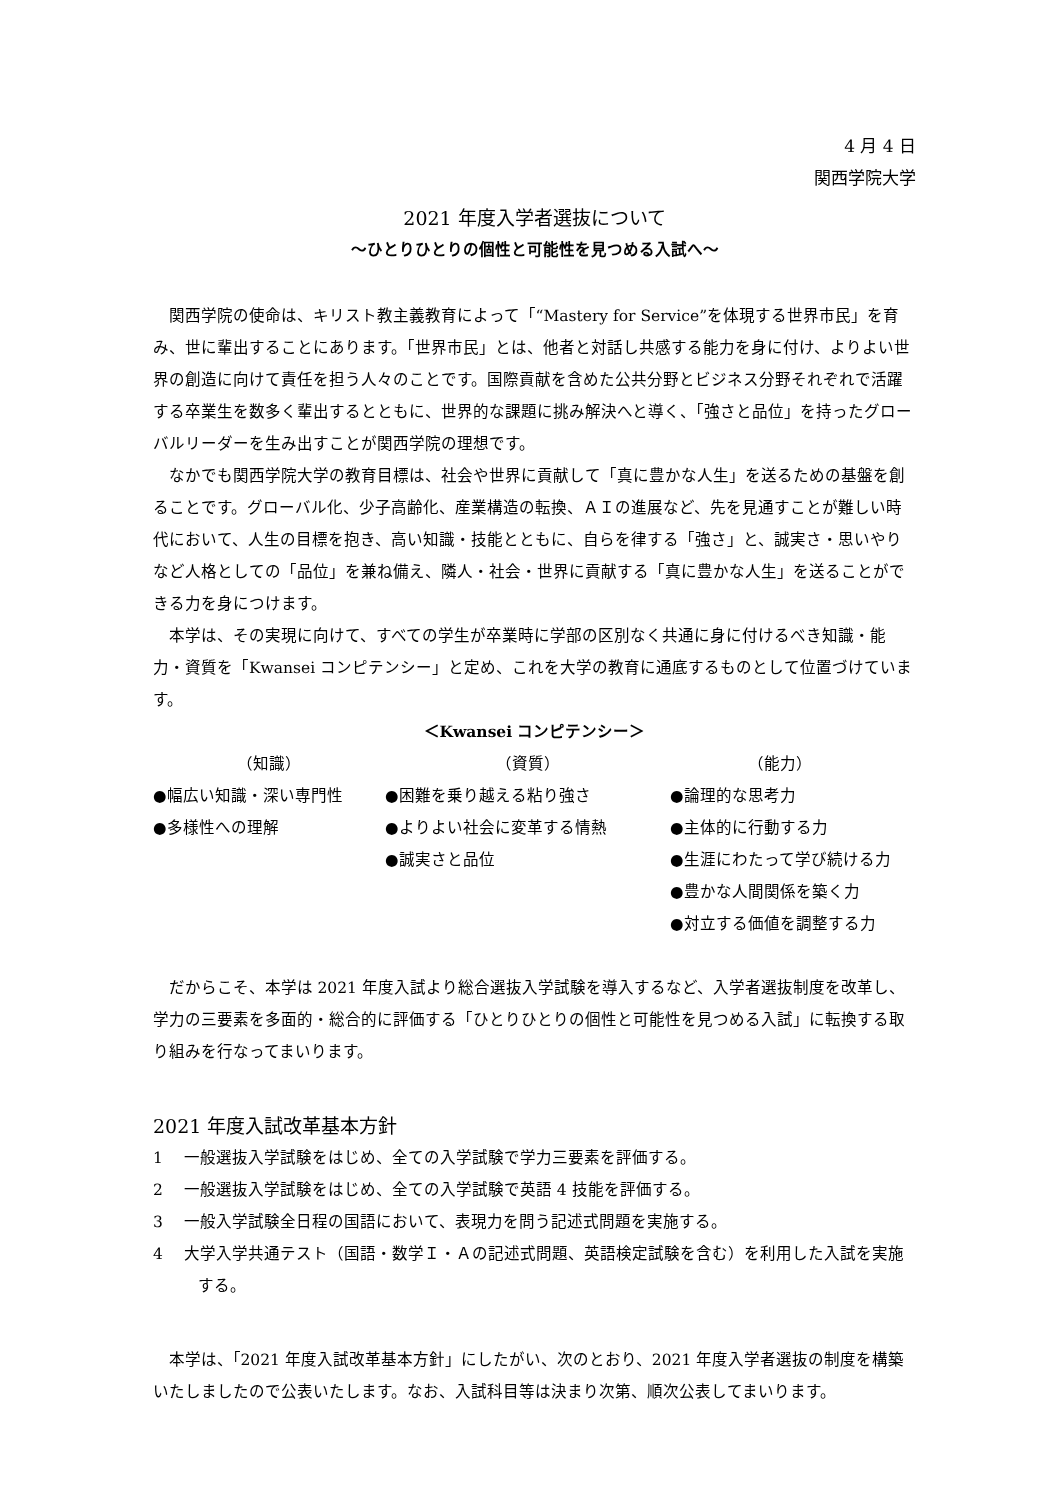4 月 4 日
関西学院大学
2021 年度入学者選抜について
～ひとりひとりの個性と可能性を見つめる入試へ～
関西学院の使命は、キリスト教主義教育によって「“Mastery for Service”を体現する世界市民」を育み、世に輩出することにあります。「世界市民」とは、他者と対話し共感する能力を身に付け、よりよい世界の創造に向けて責任を担う人々のことです。国際貢献を含めた公共分野とビジネス分野それぞれで活躍する卒業生を数多く輩出するとともに、世界的な課題に挑み解決へと導く、「強さと品位」を持ったグローバルリーダーを生み出すことが関西学院の理想です。
なかでも関西学院大学の教育目標は、社会や世界に貢献して「真に豊かな人生」を送るための基盤を創ることです。グローバル化、少子高齢化、産業構造の転換、ＡＩの進展など、先を見通すことが難しい時代において、人生の目標を抱き、高い知識・技能とともに、自らを律する「強さ」と、誠実さ・思いやりなど人格としての「品位」を兼ね備え、隣人・社会・世界に貢献する「真に豊かな人生」を送ることができる力を身につけます。
本学は、その実現に向けて、すべての学生が卒業時に学部の区別なく共通に身に付けるべき知識・能力・資質を「Kwansei コンピテンシー」と定め、これを大学の教育に通底するものとして位置づけています。
＜Kwansei コンピテンシー＞
（知識）
●幅広い知識・深い専門性
●多様性への理解
（資質）
●困難を乗り越える粘り強さ
●よりよい社会に変革する情熱
●誠実さと品位
（能力）
●論理的な思考力
●主体的に行動する力
●生涯にわたって学び続ける力
●豊かな人間関係を築く力
●対立する価値を調整する力
だからこそ、本学は 2021 年度入試より総合選抜入学試験を導入するなど、入学者選抜制度を改革し、学力の三要素を多面的・総合的に評価する「ひとりひとりの個性と可能性を見つめる入試」に転換する取り組みを行なってまいります。
2021 年度入試改革基本方針
1　 一般選抜入学試験をはじめ、全ての入学試験で学力三要素を評価する。
2　 一般選抜入学試験をはじめ、全ての入学試験で英語 4 技能を評価する。
3　 一般入学試験全日程の国語において、表現力を問う記述式問題を実施する。
4　 大学入学共通テスト（国語・数学Ｉ・Ａの記述式問題、英語検定試験を含む）を利用した入試を実施する。
本学は、「2021 年度入試改革基本方針」にしたがい、次のとおり、2021 年度入学者選抜の制度を構築いたしましたので公表いたします。なお、入試科目等は決まり次第、順次公表してまいります。